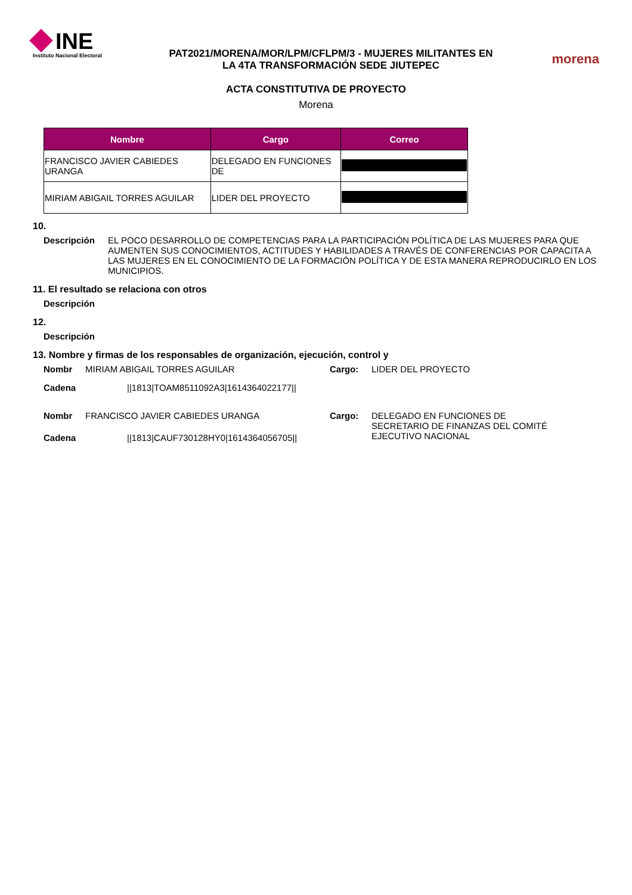INE
Instituto Nacional Electoral
PAT2021/MORENA/MOR/LPM/CFLPM/3 - MUJERES MILITANTES EN
LA 4TA TRANSFORMACIÓN SEDE JIUTEPEC
morena
ACTA CONSTITUTIVA DE PROYECTO
Morena
| Nombre | Cargo | Correo |
| --- | --- | --- |
| FRANCISCO JAVIER CABIEDES URANGA | DELEGADO EN FUNCIONES DE | |
| MIRIAM ABIGAIL TORRES AGUILAR | LIDER DEL PROYECTO | |
10.
Descripción EL POCO DESARROLLO DE COMPETENCIAS PARA LA PARTICIPACIÓN POLÍTICA DE LAS MUJERES PARA QUE AUMENTEN SUS CONOCIMIENTOS, ACTITUDES Y HABILIDADES A TRAVÉS DE CONFERENCIAS POR CAPACITA A LAS MUJERES EN EL CONOCIMIENTO DE LA FORMACIÓN POLÍTICA Y DE ESTA MANERA REPRODUCIRLO EN LOS MUNICIPIOS.
11. El resultado se relaciona con otros
Descripción
12.
Descripción
13. Nombre y firmas de los responsables de organización, ejecución, control y
Nombr MIRIAM ABIGAIL TORRES AGUILAR Cargo: LIDER DEL PROYECTO
Cadena ||1813|TOAM8511092A3|1614364022177||
Nombr FRANCISCO JAVIER CABIEDES URANGA
Cadena ||1813|CAUF730128HY0|1614364056705||
Cargo: DELEGADO EN FUNCIONES DE
SECRETARIO DE FINANZAS DEL COMITÉ
EJECUTIVO NACIONAL